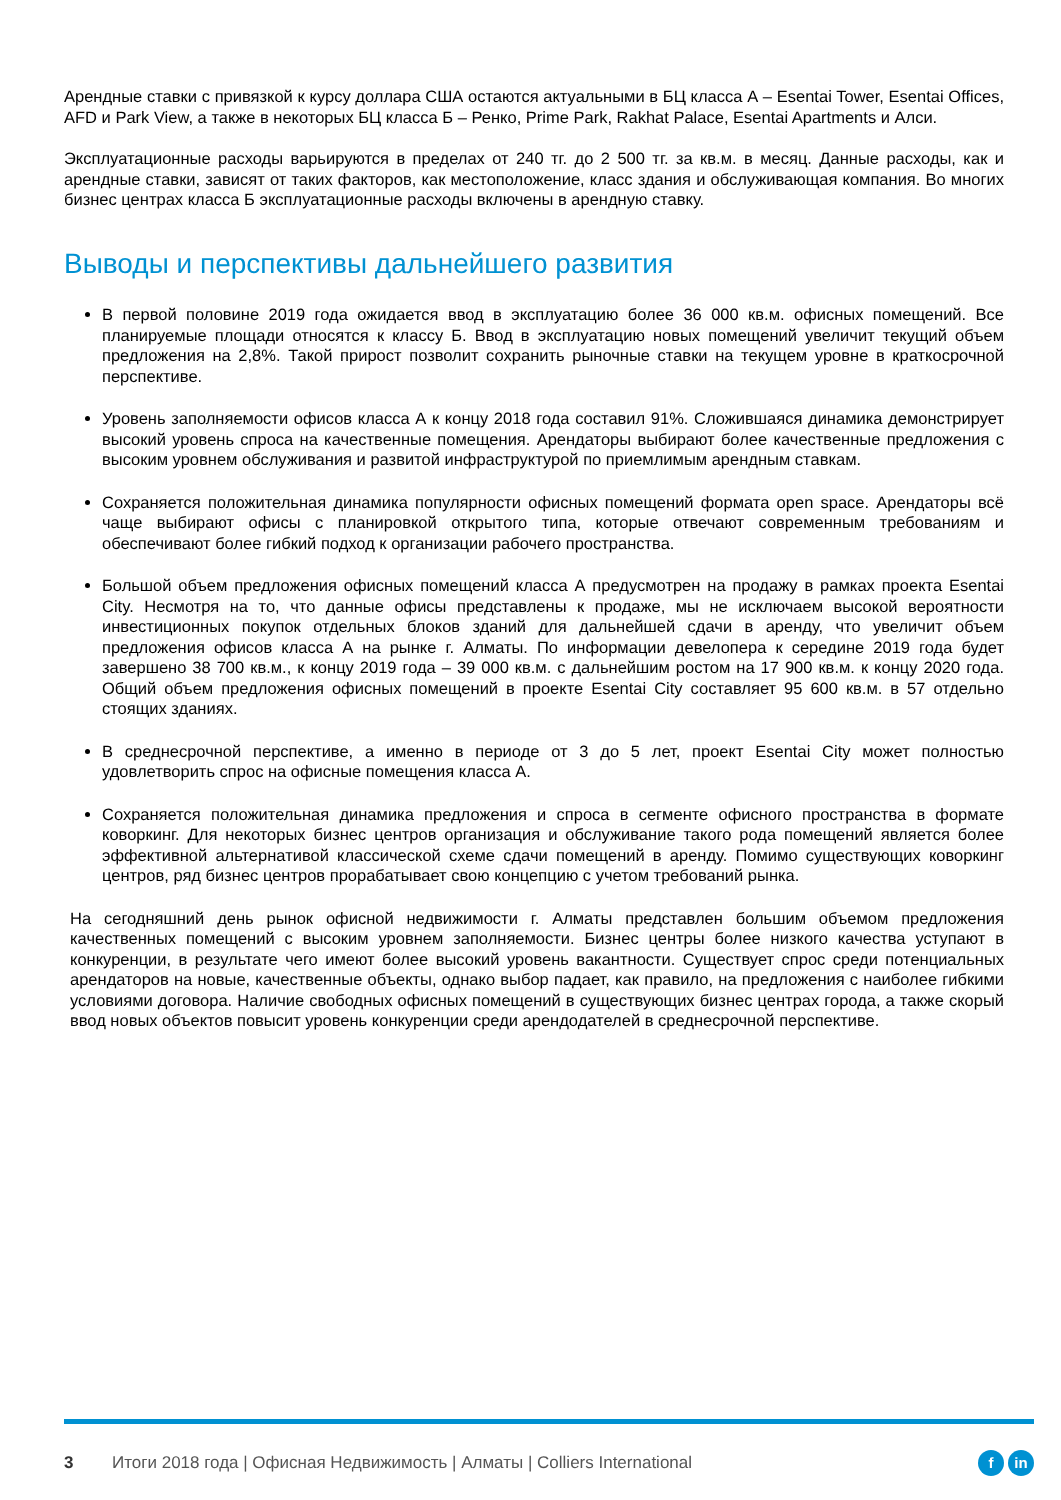Арендные ставки с привязкой к курсу доллара США остаются актуальными в БЦ класса А – Esentai Tower, Esentai Offices, AFD и Park View, а также в некоторых БЦ класса Б – Ренко, Prime Park, Rakhat Palace, Esentai Apartments и Алси.
Эксплуатационные расходы варьируются в пределах от 240 тг. до 2 500 тг. за кв.м. в месяц. Данные расходы, как и арендные ставки, зависят от таких факторов, как местоположение, класс здания и обслуживающая компания. Во многих бизнес центрах класса Б эксплуатационные расходы включены в арендную ставку.
Выводы и перспективы дальнейшего развития
В первой половине 2019 года ожидается ввод в эксплуатацию более 36 000 кв.м. офисных помещений. Все планируемые площади относятся к классу Б. Ввод в эксплуатацию новых помещений увеличит текущий объем предложения на 2,8%. Такой прирост позволит сохранить рыночные ставки на текущем уровне в краткосрочной перспективе.
Уровень заполняемости офисов класса А к концу 2018 года составил 91%. Сложившаяся динамика демонстрирует высокий уровень спроса на качественные помещения. Арендаторы выбирают более качественные предложения с высоким уровнем обслуживания и развитой инфраструктурой по приемлимым арендным ставкам.
Сохраняется положительная динамика популярности офисных помещений формата open space. Арендаторы всё чаще выбирают офисы с планировкой открытого типа, которые отвечают современным требованиям и обеспечивают более гибкий подход к организации рабочего пространства.
Большой объем предложения офисных помещений класса А предусмотрен на продажу в рамках проекта Esentai City. Несмотря на то, что данные офисы представлены к продаже, мы не исключаем высокой вероятности инвестиционных покупок отдельных блоков зданий для дальнейшей сдачи в аренду, что увеличит объем предложения офисов класса А на рынке г. Алматы. По информации девелопера к середине 2019 года будет завершено 38 700 кв.м., к концу 2019 года – 39 000 кв.м. с дальнейшим ростом на 17 900 кв.м. к концу 2020 года. Общий объем предложения офисных помещений в проекте Esentai City составляет 95 600 кв.м. в 57 отдельно стоящих зданиях.
В среднесрочной перспективе, а именно в периоде от 3 до 5 лет, проект Esentai City может полностью удовлетворить спрос на офисные помещения класса А.
Сохраняется положительная динамика предложения и спроса в сегменте офисного пространства в формате коворкинг. Для некоторых бизнес центров организация и обслуживание такого рода помещений является более эффективной альтернативой классической схеме сдачи помещений в аренду. Помимо существующих коворкинг центров, ряд бизнес центров прорабатывает свою концепцию с учетом требований рынка.
На сегодняшний день рынок офисной недвижимости г. Алматы представлен большим объемом предложения качественных помещений с высоким уровнем заполняемости. Бизнес центры более низкого качества уступают в конкуренции, в результате чего имеют более высокий уровень вакантности. Существует спрос среди потенциальных арендаторов на новые, качественные объекты, однако выбор падает, как правило, на предложения с наиболее гибкими условиями договора. Наличие свободных офисных помещений в существующих бизнес центрах города, а также скорый ввод новых объектов повысит уровень конкуренции среди арендодателей в среднесрочной перспективе.
3 Итоги 2018 года | Офисная Недвижимость | Алматы | Colliers International f in